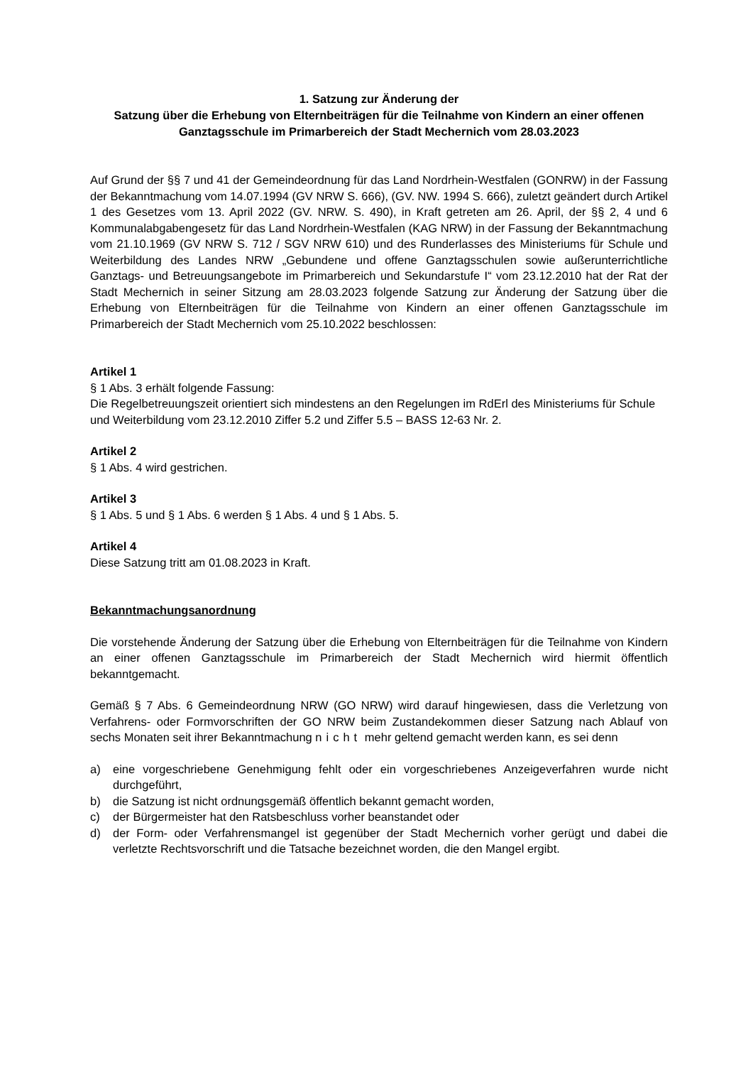1. Satzung zur Änderung der
Satzung über die Erhebung von Elternbeiträgen für die Teilnahme von Kindern an einer offenen Ganztagsschule im Primarbereich der Stadt Mechernich vom 28.03.2023
Auf Grund der §§ 7 und 41 der Gemeindeordnung für das Land Nordrhein-Westfalen (GONRW) in der Fassung der Bekanntmachung vom 14.07.1994 (GV NRW S. 666), (GV. NW. 1994 S. 666), zuletzt geändert durch Artikel 1 des Gesetzes vom 13. April 2022 (GV. NRW. S. 490), in Kraft getreten am 26. April, der §§ 2, 4 und 6 Kommunalabgabengesetz für das Land Nordrhein-Westfalen (KAG NRW) in der Fassung der Bekanntmachung vom 21.10.1969 (GV NRW S. 712 / SGV NRW 610) und des Runderlasses des Ministeriums für Schule und Weiterbildung des Landes NRW „Gebundene und offene Ganztagsschulen sowie außerunterrichtliche Ganztags- und Betreuungsangebote im Primarbereich und Sekundarstufe I“ vom 23.12.2010 hat der Rat der Stadt Mechernich in seiner Sitzung am 28.03.2023 folgende Satzung zur Änderung der Satzung über die Erhebung von Elternbeiträgen für die Teilnahme von Kindern an einer offenen Ganztagsschule im Primarbereich der Stadt Mechernich vom 25.10.2022 beschlossen:
Artikel 1
§ 1 Abs. 3 erhält folgende Fassung:
Die Regelbetreuungszeit orientiert sich mindestens an den Regelungen im RdErl des Ministeriums für Schule und Weiterbildung vom 23.12.2010 Ziffer 5.2 und Ziffer 5.5 – BASS 12-63 Nr. 2.
Artikel 2
§ 1 Abs. 4 wird gestrichen.
Artikel 3
§ 1 Abs. 5 und § 1 Abs. 6 werden § 1 Abs. 4 und § 1 Abs. 5.
Artikel 4
Diese Satzung tritt am 01.08.2023 in Kraft.
Bekanntmachungsanordnung
Die vorstehende Änderung der Satzung über die Erhebung von Elternbeiträgen für die Teilnahme von Kindern an einer offenen Ganztagsschule im Primarbereich der Stadt Mechernich wird hiermit öffentlich bekanntgemacht.
Gemäß § 7 Abs. 6 Gemeindeordnung NRW (GO NRW) wird darauf hingewiesen, dass die Verletzung von Verfahrens- oder Formvorschriften der GO NRW beim Zustandekommen dieser Satzung nach Ablauf von sechs Monaten seit ihrer Bekanntmachung nicht mehr geltend gemacht werden kann, es sei denn
a) eine vorgeschriebene Genehmigung fehlt oder ein vorgeschriebenes Anzeigeverfahren wurde nicht durchgeführt,
b) die Satzung ist nicht ordnungsgemäß öffentlich bekannt gemacht worden,
c) der Bürgermeister hat den Ratsbeschluss vorher beanstandet oder
d) der Form- oder Verfahrensmangel ist gegenüber der Stadt Mechernich vorher gerügt und dabei die verletzte Rechtsvorschrift und die Tatsache bezeichnet worden, die den Mangel ergibt.